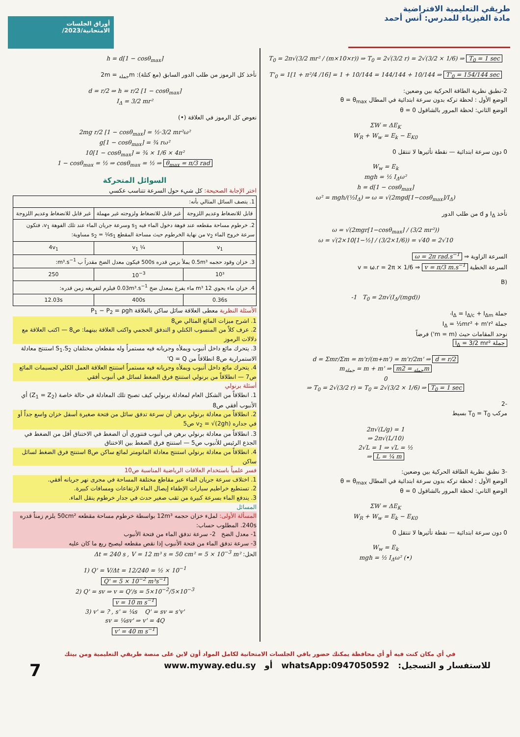أوراق الجلسات
الامتحانية/2023/
طريقي التعليمية الافتراضية
مادة الفيزياء للمدرس: أنس أحمد
T<sub>0</sub> = 2π√(3/2 mr² / (m×10×r)) ⇒ T<sub>0</sub> = 2√(3/2 r) = 2√(3/2 × 1/6) ⇒ T<sub>0</sub> = 1 sec
T'<sub>0</sub> = 1[1 + π²/4 /16] = 1 + 10/144 = 144/144 + 10/144 ⇒ T'<sub>0</sub> = 154/144 sec
2-نطبق نظرية الطاقة الحركية بين وضعين:
الوضع الأول : لحظة تركه بدون سرعة ابتدائية في المطال θ = θ<sub>max</sub>
الوضع الثاني: لحظة المرور بالشاقول θ = 0
ΣW = ΔE<sub>K</sub>
W<sub>R</sub> + W<sub>w</sub> = E<sub>k</sub> − E<sub>K0</sub>
0 دون سرعة ابتدائية — نقطة تأثيرها لا تنتقل 0
W<sub>w</sub> = E<sub>k</sub>
mgh = ½ I<sub>Δ</sub>ω²
h = d[1 − cosθ<sub>max</sub>]
ω² = mgh/(½I<sub>Δ</sub>) ⇒ ω = √(2mgd[1−cosθ<sub>max</sub>]/I<sub>Δ</sub>)
نأخذ I<sub>Δ</sub> و d من طلب الدور
ω = √(2mgr[1−cosθ<sub>max</sub>] / (3/2 mr²))
ω = √(2×10[1−½] / (3/2×1/6)) = √40 = 2√10
السرعة الزاوية ⇒ ω = 2π rad.s<sup>−1</sup>
السرعة الخطية v = ω.r = 2π × 1/6 ⇒ v = π/3 m.s<sup>−1</sup>
(B
-1 T<sub>0</sub> = 2π√(I<sub>Δ</sub>/(mgd))
جملة I<sub>Δ</sub> = I<sub>Δ/c</sub> + I<sub>Δm'</sub>
جملة I<sub>Δ</sub> = ½mr² + m'r²
نوحد المقامات حيث (m = m') فرضاً
جملة I<sub>Δ</sub> = 3/2 mr²
d = Σmr/Σm = m'r/(m+m') = m'r/2m' ⇒ d = r/2
m<sub>جملة</sub> = m + m' ⇒ m<sub>جملة</sub> = 2m
0
⇒ T<sub>0</sub> = 2√(3/2 r) = T<sub>0</sub> = 2√(3/2 × 1/6) ⇒ T<sub>0</sub> = 1 sec
-2
مركب T<sub>0</sub> = T<sub>0</sub> بسيط
2π√(L/g) = 1
⇒ 2π√(L/10)
2√L = 1 ⇒ √L = ½
⇒ L = ¼ m
-3 نطبق نظرية الطاقة الحركية بين وضعين:
الوضع الأول : لحظة تركه بدون سرعة ابتدائية في المطال θ = θ<sub>max</sub>
الوضع الثاني: لحظة المرور بالشاقول θ = 0
ΣW = ΔE<sub>K</sub>
W<sub>R</sub> + W<sub>w</sub> = E<sub>k</sub> − E<sub>K0</sub>
0 دون سرعة ابتدائية — نقطة تأثيرها لا تنتقل 0
W<sub>w</sub> = E<sub>k</sub>
mgh = ½ I<sub>Δ</sub>ω² (•)
h = d[1 − cosθ<sub>max</sub>]
نأخذ كل الرموز من طلب الدور السابق (مع كتلة): m<sub>جملة</sub> = 2m
d = r/2 ⇒ h = r/2 [1 − cosθ<sub>max</sub>]
I<sub>Δ</sub> = 3/2 mr²
نعوض كل الرموز في العلاقة (•)
2mg r/2 [1 − cosθ<sub>max</sub>] = ½·3/2 mr²ω²
g[1 − cosθ<sub>max</sub>] = ¾ rω²
10[1 − cosθ<sub>max</sub>] = ¾ × 1/6 × 4π²
1 − cosθ<sub>max</sub> = ½ ⇒ cosθ<sub>max</sub> = ½ ⇒ θ<sub>max</sub> = π/3 rad
السوائل المتحركة
اختر الإجابة الصحيحة: كل شيء حول السرعة تتناسب عكسي
| 1. يتصف السائل المثالي بأنه: | | |
| قابل للانضغاط وعديم اللزوجة | غير قابل للانضغاط ولزوجته غير مهملة | غير قابل للانضغاط وعديم اللزوجة |
| 2. خرطوم مساحة مقطعه عند فوهة دخول الماء فيه s<sub>1</sub> وسرعة جريان الماء عند تلك الفوهة v<sub>1</sub>، فتكون سرعة خروج الماء v<sub>2</sub> من نهاية الخرطوم حيث مساحة المقطع s<sub>2</sub> = ¼s<sub>1</sub> مساوية: | | |
| v<sub>1</sub> | ¼ v<sub>1</sub> | 4v<sub>1</sub> |
| 3. خزان وقود حجمه 0.5m³ يملأ بزمن قدره 500s فيكون معدل الضخ مقدراً ب m³.s<sup>−1</sup>: | | |
| 10³ | 10<sup>−3</sup> | 250 |
| 4. خزان ماء يحوي 12 m³ ماء يفرغ بمعدل ضخ 0.03m³.s<sup>−1</sup> فيلزم لتفريغه زمن قدره: | | |
| 0.36s | 400s | 12.03s |
الأسئلة النظرية معطى العلاقة سائل ساكن بالعلاقة P<sub>1</sub> − P<sub>2</sub> = ρgh
1. اشرح ميزات المائع المثالي ص8
2. عرف كلاً من المنسوب الكتلي و التدفق الحجمي واكتب العلاقة بينهما: ص8 — اكتب العلاقة مع دلالات الرموز
3. يتحرك مائع داخل أنبوب ويملأه وجريانه فيه مستمراً وله مقطعان مختلفان S<sub>1</sub>.S<sub>2</sub> استنتج معادلة الاستمرارية ص8 انطلاقاً من Q = Q'
4. يتحرك مائع داخل أنبوب ويملأه وجريانه فيه مستمراً استنتج العلاقة العمل الكلي لجسيمات المائع ص7 — انطلاقاً من برنولي استنتج فرق الضغط لسائل في أنبوب أفقي
أسئلة برنولي
1. انطلاقاً من الشكل العام لمعادلة برنولي كيف تصبح تلك المعادلة في حالة خاصة (Z<sub>1</sub> = Z<sub>2</sub>) أي الأنبوب أفقي ص8
2. انطلاقاً من معادلة برنولي برهن أن سرعة تدفق سائل من فتحة صغيرة أسفل خزان واسع جداً أو في جداره v<sub>2</sub> = √(2gh) ص5
3. انطلاقاً من معادلة برنولي برهن في أنبوب فنتوري أن الضغط في الاختناق أقل من الضغط في الجذع الرئيس للأنبوب ص5 — استنتج فرق الضغط بين الاختناق
4. انطلاقاً من معادلة برنولي استنتج معادلة المانومتر لمائع ساكن ص8 استنتج فرق الضغط لسائل ساكن
فسر علمياً باستخدام العلاقات الرياضية المناسبة ص10
1. اختلاف سرعة جريان الماء عبر مقاطع مختلفة المساحة في مجرى نهر جريانه أفقي.
2. تستطيع خراطيم سيارات الإطفاء إيصال الماء لارتفاعات ومسافات كبيرة.
3. يندفع الماء بسرعة كبيرة من ثقب صغير حدث في جدار خرطوم ينقل الماء.
المسائل
المسألة الأولى: لملء خزان حجمه 12m³ بواسطة خرطوم مساحة مقطعه 50cm² يلزم زمناً قدره 240s. المطلوب حساب:
1- معدل الضخ 2- سرعة تدفق الماء من فتحة الأنبوب
3- سرعة تدفق الماء من فتحة الأنبوب إذا نقص مقطعه ليصبح ربع ما كان عليه
الحل: Δt = 240 s , V = 12 m³ s = 50 cm² = 5 × 10<sup>−3</sup> m²
1) Q' = V/Δt = 12/240 = ½ × 10<sup>−1</sup>
Q' = 5 × 10<sup>−2</sup> m³s<sup>−1</sup>
2) Q' = sv ⇒ v = Q'/s = 5×10<sup>−2</sup>/5×10<sup>−3</sup>
v = 10 m s<sup>−1</sup>
3) v' = ? , s' = ¼s Q' = sv = s'v'
sv = ¼sv' ⇒ v' = 4Q
v' = 40 m s<sup>−1</sup>
في أي مكان كنت فيه أو أي محافظة يمكنك حضور باقي الجلسات الامتحانية لكامل المواد أون لاين على منصة طريقي التعليمية ومن بيتك
7 www.myway.edu.sy أو whatsApp:0947050592 للاستفسار و التسجيل: